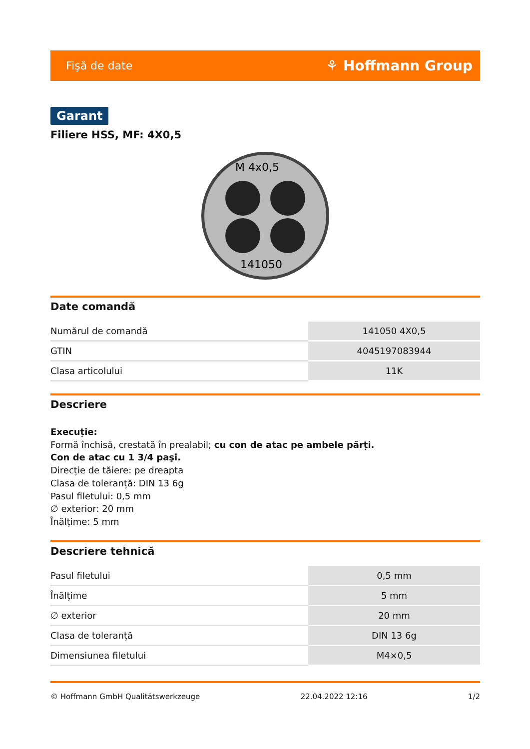Fişă de date ⚘ Hoffmann Group
Garant
Filiere HSS, MF: 4X0,5
M 4x0,5
141050
Date comandă
| Numărul de comandă | 141050 4X0,5 |
| GTIN | 4045197083944 |
| Clasa articolului | 11K |
Descriere
Execuție:
Formă închisă, crestată în prealabil; cu con de atac pe ambele părți.
Con de atac cu 1 3/4 paşi.
Direcție de tăiere: pe dreapta
Clasa de toleranță: DIN 13 6g
Pasul filetului: 0,5 mm
∅ exterior: 20 mm
Înălțime: 5 mm
Descriere tehnică
| Pasul filetului | 0,5 mm |
| Înălțime | 5 mm |
| ∅ exterior | 20 mm |
| Clasa de toleranță | DIN 13 6g |
| Dimensiunea filetului | M4×0,5 |
© Hoffmann GmbH Qualitätswerkzeuge 22.04.2022 12:16 1/2